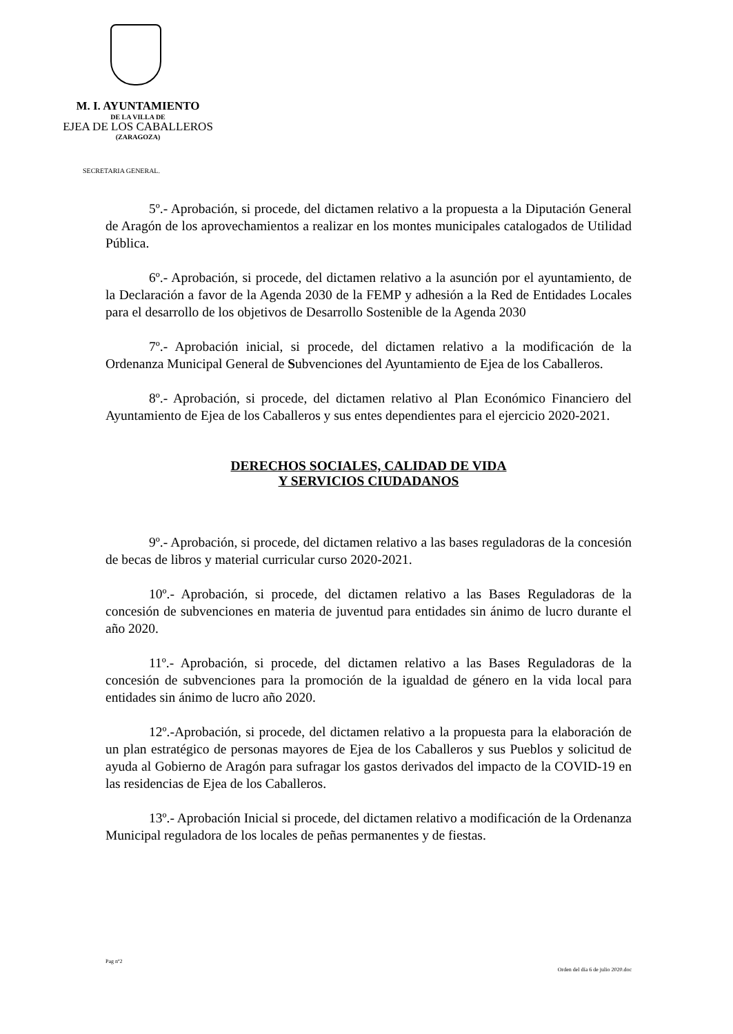M. I. AYUNTAMIENTO
DE LA VILLA DE
EJEA DE LOS CABALLEROS
(ZARAGOZA)
SECRETARIA GENERAL.
5º.- Aprobación, si procede, del dictamen relativo a la propuesta a la Diputación General de Aragón de los aprovechamientos a realizar en los montes municipales catalogados de Utilidad Pública.
6º.- Aprobación, si procede, del dictamen relativo a la asunción por el ayuntamiento, de la Declaración a favor de la Agenda 2030 de la FEMP y adhesión a la Red de Entidades Locales para el desarrollo de los objetivos de Desarrollo Sostenible de la Agenda 2030
7º.- Aprobación inicial, si procede, del dictamen relativo a la modificación de la Ordenanza Municipal General de Subvenciones del Ayuntamiento de Ejea de los Caballeros.
8º.- Aprobación, si procede, del dictamen relativo al Plan Económico Financiero del Ayuntamiento de Ejea de los Caballeros y sus entes dependientes para el ejercicio 2020-2021.
DERECHOS SOCIALES, CALIDAD DE VIDA
Y SERVICIOS CIUDADANOS
9º.- Aprobación, si procede, del dictamen relativo a las bases reguladoras de la concesión de becas de libros y material curricular curso 2020-2021.
10º.- Aprobación, si procede, del dictamen relativo a las Bases Reguladoras de la concesión de subvenciones en materia de juventud para entidades sin ánimo de lucro durante el año 2020.
11º.- Aprobación, si procede, del dictamen relativo a las Bases Reguladoras de la concesión de subvenciones para la promoción de la igualdad de género en la vida local para entidades sin ánimo de lucro año 2020.
12º.-Aprobación, si procede, del dictamen relativo a la propuesta para la elaboración de un plan estratégico de personas mayores de Ejea de los Caballeros y sus Pueblos y solicitud de ayuda al Gobierno de Aragón para sufragar los gastos derivados del impacto de la COVID-19 en las residencias de Ejea de los Caballeros.
13º.- Aprobación Inicial si procede, del dictamen relativo a modificación de la Ordenanza Municipal reguladora de los locales de peñas permanentes y de fiestas.
Pag nº2
Orden del día 6 de julio 2020.doc